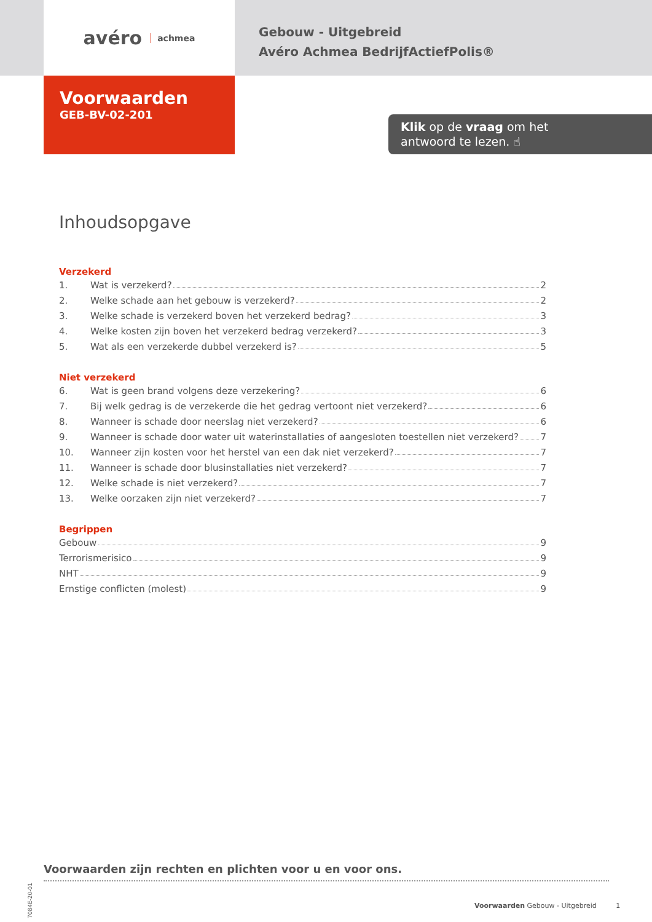avéro achmea
Gebouw - Uitgebreid
Avéro Achmea BedrijfActiefPolis®
Voorwaarden
GEB-BV-02-201
Klik op de vraag om het
antwoord te lezen. ☝
Inhoudsopgave
Verzekerd
1. Wat is verzekerd? 2
2. Welke schade aan het gebouw is verzekerd? 2
3. Welke schade is verzekerd boven het verzekerd bedrag? 3
4. Welke kosten zijn boven het verzekerd bedrag verzekerd? 3
5. Wat als een verzekerde dubbel verzekerd is? 5
Niet verzekerd
6. Wat is geen brand volgens deze verzekering? 6
7. Bij welk gedrag is de verzekerde die het gedrag vertoont niet verzekerd? 6
8. Wanneer is schade door neerslag niet verzekerd? 6
9. Wanneer is schade door water uit waterinstallaties of aangesloten toestellen niet verzekerd? 7
10. Wanneer zijn kosten voor het herstel van een dak niet verzekerd? 7
11. Wanneer is schade door blusinstallaties niet verzekerd? 7
12. Welke schade is niet verzekerd? 7
13. Welke oorzaken zijn niet verzekerd? 7
Begrippen
Gebouw 9
Terrorismerisico 9
NHT 9
Ernstige conflicten (molest) 9
Voorwaarden zijn rechten en plichten voor u en voor ons.
Voorwaarden Gebouw - Uitgebreid 1
7084E-20-01